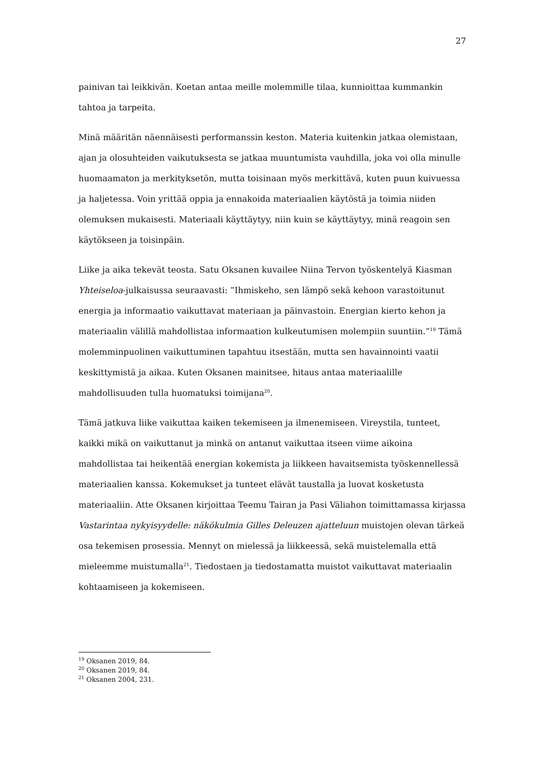27
painivan tai leikkivän. Koetan antaa meille molemmille tilaa, kunnioittaa kummankin tahtoa ja tarpeita.
Minä määritän näennäisesti performanssin keston. Materia kuitenkin jatkaa olemistaan, ajan ja olosuhteiden vaikutuksesta se jatkaa muuntumista vauhdilla, joka voi olla minulle huomaamaton ja merkityksetön, mutta toisinaan myös merkittävä, kuten puun kuivuessa ja haljetessa. Voin yrittää oppia ja ennakoida materiaalien käytöstä ja toimia niiden olemuksen mukaisesti. Materiaali käyttäytyy, niin kuin se käyttäytyy, minä reagoin sen käytökseen ja toisinpäin.
Liike ja aika tekevät teosta. Satu Oksanen kuvailee Niina Tervon työskentelyä Kiasman Yhteiseloa-julkaisussa seuraavasti: ”Ihmiskeho, sen lämpö sekä kehoon varastoitunut energia ja informaatio vaikuttavat materiaan ja päinvastoin. Energian kierto kehon ja materiaalin välillä mahdollistaa informaation kulkeutumisen molempiin suuntiin.”<sup>19</sup> Tämä molemminpuolinen vaikuttuminen tapahtuu itsestään, mutta sen havainnointi vaatii keskittymistä ja aikaa. Kuten Oksanen mainitsee, hitaus antaa materiaalille mahdollisuuden tulla huomatuksi toimijana<sup>20</sup>.
Tämä jatkuva liike vaikuttaa kaiken tekemiseen ja ilmenemiseen. Vireystila, tunteet, kaikki mikä on vaikuttanut ja minkä on antanut vaikuttaa itseen viime aikoina mahdollistaa tai heikentää energian kokemista ja liikkeen havaitsemista työskennellessä materiaalien kanssa. Kokemukset ja tunteet elävät taustalla ja luovat kosketusta materiaaliin. Atte Oksanen kirjoittaa Teemu Tairan ja Pasi Väliahon toimittamassa kirjassa Vastarintaa nykyisyydelle: näkökulmia Gilles Deleuzen ajatteluun muistojen olevan tärkeä osa tekemisen prosessia. Mennyt on mielessä ja liikkeessä, sekä muistelemalla että mieleemme muistumalla<sup>21</sup>. Tiedostaen ja tiedostamatta muistot vaikuttavat materiaalin kohtaamiseen ja kokemiseen.
<sup>19</sup> Oksanen 2019, 84.
<sup>20</sup> Oksanen 2019, 84.
<sup>21</sup> Oksanen 2004, 231.